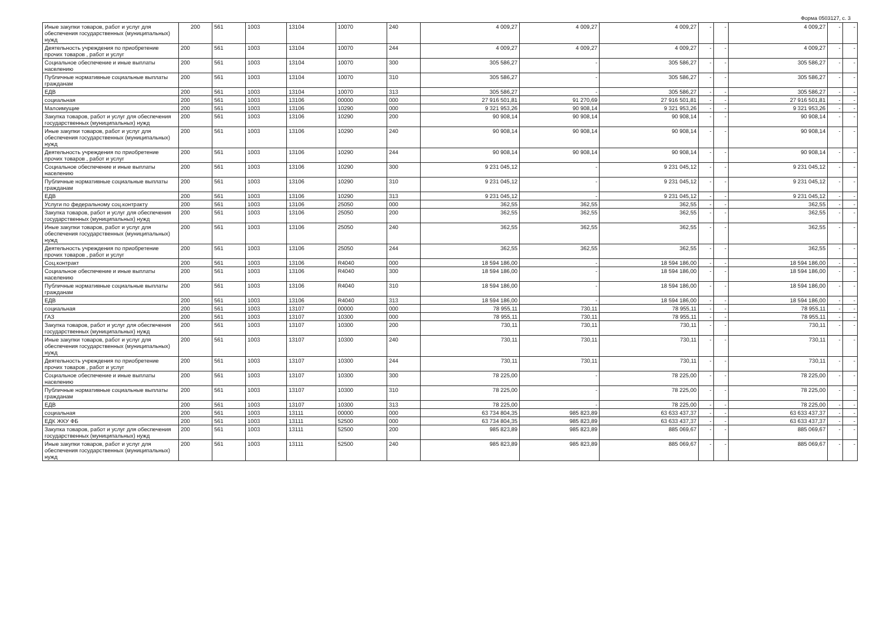Форма 0503127, с. 3
| Иные закупки товаров, работ и услуг для обеспечения государственных (муниципальных) нужд | 200 | 561 | 1003 | 13104 | 10070 | 240 | 4 009,27 | 4 009,27 | 4 009,27 | - | - | 4 009,27 | - | - |
| Деятельность учреждения по приобретение прочих товаров , работ и услуг | 200 | 561 | 1003 | 13104 | 10070 | 244 | 4 009,27 | 4 009,27 | 4 009,27 | - | - | 4 009,27 | - | - |
| Социальное обеспечение и иные выплаты населению | 200 | 561 | 1003 | 13104 | 10070 | 300 | 305 586,27 | - | 305 586,27 | - | - | 305 586,27 | - | - |
| Публичные нормативные социальные выплаты гражданам | 200 | 561 | 1003 | 13104 | 10070 | 310 | 305 586,27 | - | 305 586,27 | - | - | 305 586,27 | - | - |
| ЕДВ | 200 | 561 | 1003 | 13104 | 10070 | 313 | 305 586,27 | - | 305 586,27 | - | - | 305 586,27 | - | - |
| социальная | 200 | 561 | 1003 | 13106 | 00000 | 000 | 27 916 501,81 | 91 270,69 | 27 916 501,81 | - | - | 27 916 501,81 | - | - |
| Малоимущие | 200 | 561 | 1003 | 13106 | 10290 | 000 | 9 321 953,26 | 90 908,14 | 9 321 953,26 | - | - | 9 321 953,26 | - | - |
| Закупка товаров, работ и услуг для обеспечения государственных (муниципальных) нужд | 200 | 561 | 1003 | 13106 | 10290 | 200 | 90 908,14 | 90 908,14 | 90 908,14 | - | - | 90 908,14 | - | - |
| Иные закупки товаров, работ и услуг для обеспечения государственных (муниципальных) нужд | 200 | 561 | 1003 | 13106 | 10290 | 240 | 90 908,14 | 90 908,14 | 90 908,14 | - | - | 90 908,14 | - | - |
| Деятельность учреждения по приобретение прочих товаров , работ и услуг | 200 | 561 | 1003 | 13106 | 10290 | 244 | 90 908,14 | 90 908,14 | 90 908,14 | - | - | 90 908,14 | - | - |
| Социальное обеспечение и иные выплаты населению | 200 | 561 | 1003 | 13106 | 10290 | 300 | 9 231 045,12 | - | 9 231 045,12 | - | - | 9 231 045,12 | - | - |
| Публичные нормативные социальные выплаты гражданам | 200 | 561 | 1003 | 13106 | 10290 | 310 | 9 231 045,12 | - | 9 231 045,12 | - | - | 9 231 045,12 | - | - |
| ЕДВ | 200 | 561 | 1003 | 13106 | 10290 | 313 | 9 231 045,12 | - | 9 231 045,12 | - | - | 9 231 045,12 | - | - |
| Услуги по федеральному соц.контракту | 200 | 561 | 1003 | 13106 | 25050 | 000 | 362,55 | 362,55 | 362,55 | - | - | 362,55 | - | - |
| Закупка товаров, работ и услуг для обеспечения государственных (муниципальных) нужд | 200 | 561 | 1003 | 13106 | 25050 | 200 | 362,55 | 362,55 | 362,55 | - | - | 362,55 | - | - |
| Иные закупки товаров, работ и услуг для обеспечения государственных (муниципальных) нужд | 200 | 561 | 1003 | 13106 | 25050 | 240 | 362,55 | 362,55 | 362,55 | - | - | 362,55 | - | - |
| Деятельность учреждения по приобретение прочих товаров , работ и услуг | 200 | 561 | 1003 | 13106 | 25050 | 244 | 362,55 | 362,55 | 362,55 | - | - | 362,55 | - | - |
| Соц.контракт | 200 | 561 | 1003 | 13106 | R4040 | 000 | 18 594 186,00 | - | 18 594 186,00 | - | - | 18 594 186,00 | - | - |
| Социальное обеспечение и иные выплаты населению | 200 | 561 | 1003 | 13106 | R4040 | 300 | 18 594 186,00 | - | 18 594 186,00 | - | - | 18 594 186,00 | - | - |
| Публичные нормативные социальные выплаты гражданам | 200 | 561 | 1003 | 13106 | R4040 | 310 | 18 594 186,00 | - | 18 594 186,00 | - | - | 18 594 186,00 | - | - |
| ЕДВ | 200 | 561 | 1003 | 13106 | R4040 | 313 | 18 594 186,00 | - | 18 594 186,00 | - | - | 18 594 186,00 | - | - |
| социальная | 200 | 561 | 1003 | 13107 | 00000 | 000 | 78 955,11 | 730,11 | 78 955,11 | - | - | 78 955,11 | - | - |
| ГАЗ | 200 | 561 | 1003 | 13107 | 10300 | 000 | 78 955,11 | 730,11 | 78 955,11 | - | - | 78 955,11 | - | - |
| Закупка товаров, работ и услуг для обеспечения государственных (муниципальных) нужд | 200 | 561 | 1003 | 13107 | 10300 | 200 | 730,11 | 730,11 | 730,11 | - | - | 730,11 | - | - |
| Иные закупки товаров, работ и услуг для обеспечения государственных (муниципальных) нужд | 200 | 561 | 1003 | 13107 | 10300 | 240 | 730,11 | 730,11 | 730,11 | - | - | 730,11 | - | - |
| Деятельность учреждения по приобретение прочих товаров , работ и услуг | 200 | 561 | 1003 | 13107 | 10300 | 244 | 730,11 | 730,11 | 730,11 | - | - | 730,11 | - | - |
| Социальное обеспечение и иные выплаты населению | 200 | 561 | 1003 | 13107 | 10300 | 300 | 78 225,00 | - | 78 225,00 | - | - | 78 225,00 | - | - |
| Публичные нормативные социальные выплаты гражданам | 200 | 561 | 1003 | 13107 | 10300 | 310 | 78 225,00 | - | 78 225,00 | - | - | 78 225,00 | - | - |
| ЕДВ | 200 | 561 | 1003 | 13107 | 10300 | 313 | 78 225,00 | - | 78 225,00 | - | - | 78 225,00 | - | - |
| социальная | 200 | 561 | 1003 | 13111 | 00000 | 000 | 63 734 804,35 | 985 823,89 | 63 633 437,37 | - | - | 63 633 437,37 | - | - |
| ЕДК ЖКУ ФБ | 200 | 561 | 1003 | 13111 | 52500 | 000 | 63 734 804,35 | 985 823,89 | 63 633 437,37 | - | - | 63 633 437,37 | - | - |
| Закупка товаров, работ и услуг для обеспечения государственных (муниципальных) нужд | 200 | 561 | 1003 | 13111 | 52500 | 200 | 985 823,89 | 985 823,89 | 885 069,67 | - | - | 885 069,67 | - | - |
| Иные закупки товаров, работ и услуг для обеспечения государственных (муниципальных) нужд | 200 | 561 | 1003 | 13111 | 52500 | 240 | 985 823,89 | 985 823,89 | 885 069,67 | - | - | 885 069,67 | - | - |